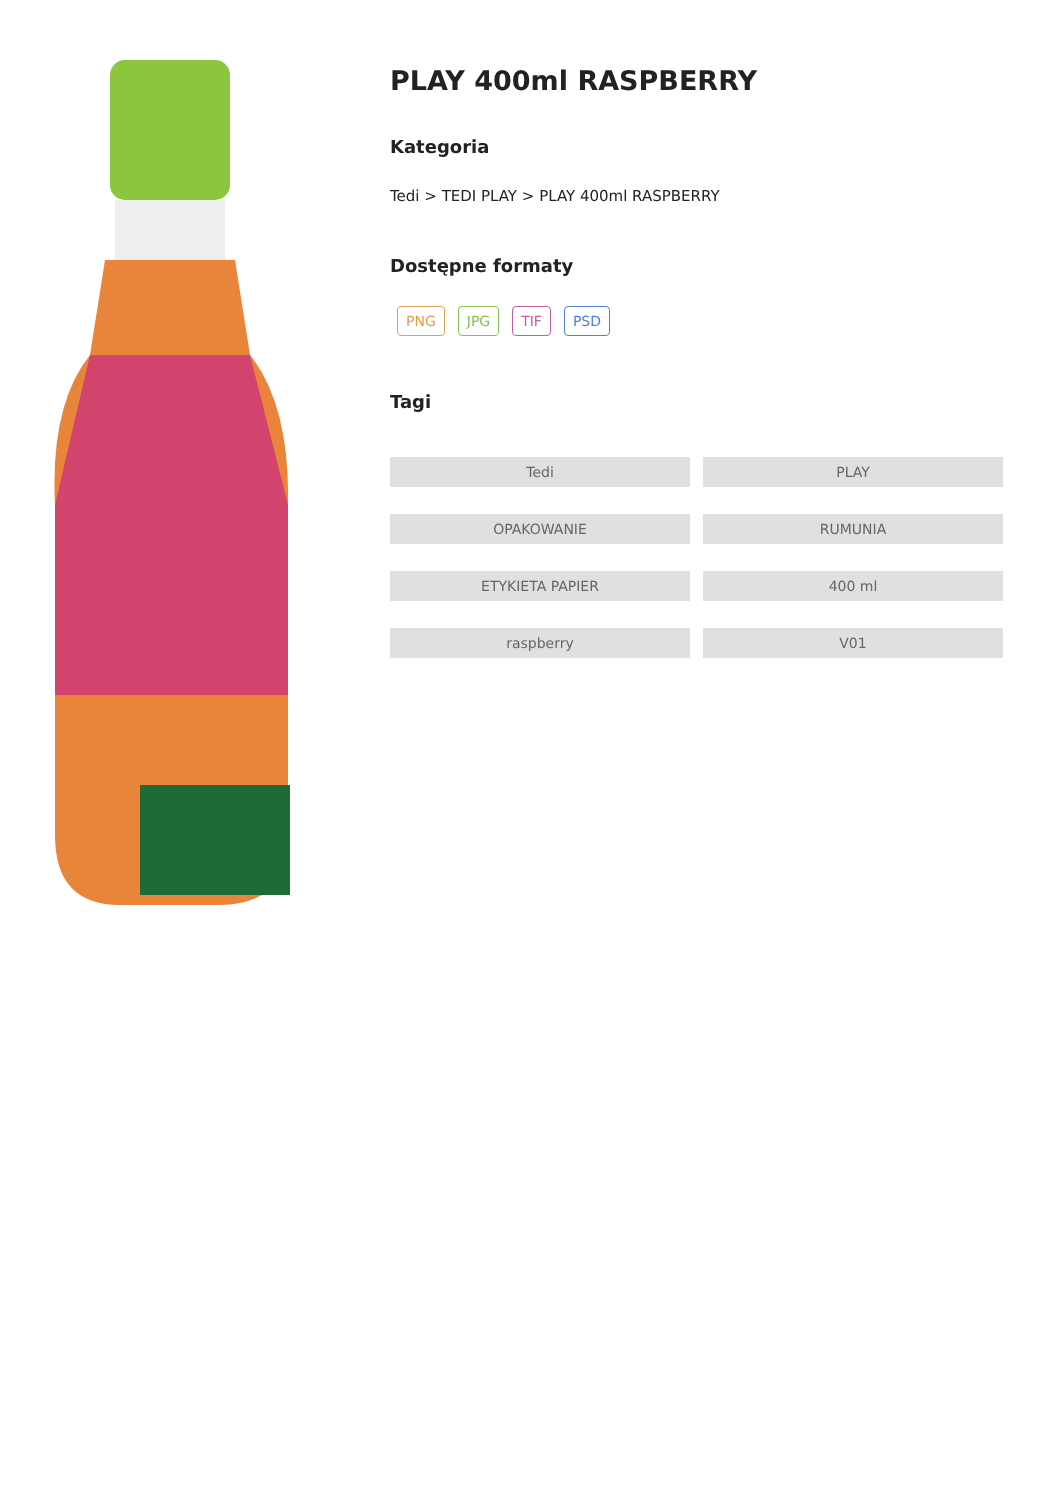PLAY 400ml RASPBERRY
Kategoria
Tedi > TEDI PLAY > PLAY 400ml RASPBERRY
Dostępne formaty
PNG JPG TIF PSD
Tagi
Tedi
PLAY
OPAKOWANIE
RUMUNIA
ETYKIETA PAPIER
400 ml
raspberry
V01